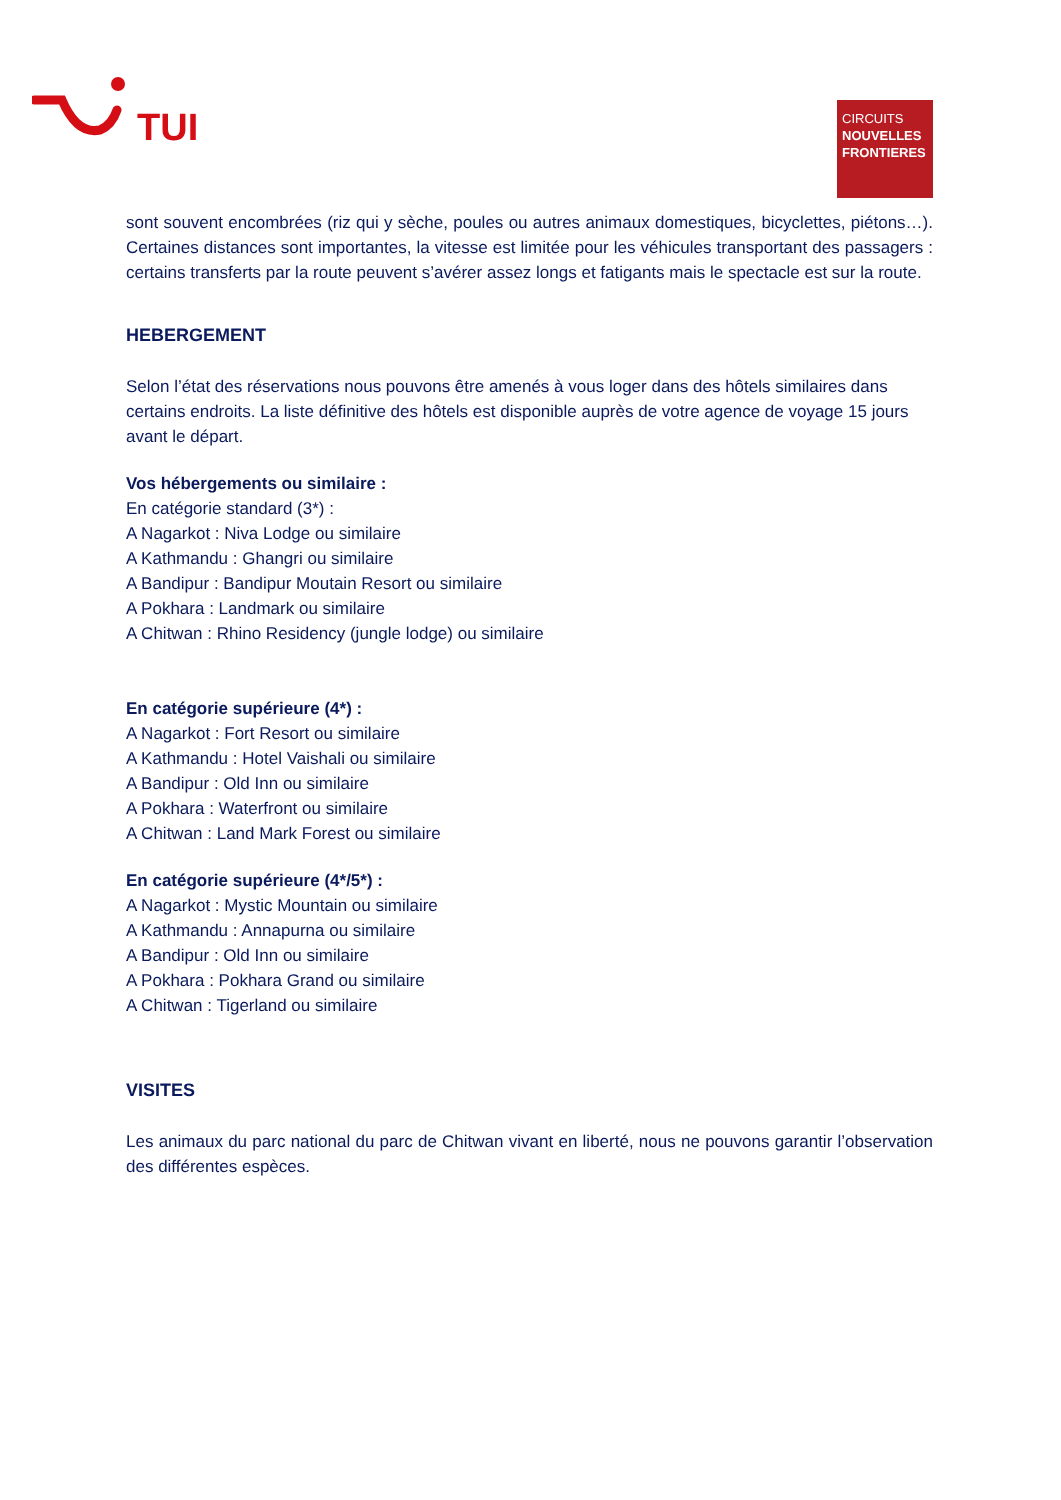TUI
CIRCUITS
NOUVELLES FRONTIERES
sont souvent encombrées (riz qui y sèche, poules ou autres animaux domestiques, bicyclettes, piétons…). Certaines distances sont importantes, la vitesse est limitée pour les véhicules transportant des passagers : certains transferts par la route peuvent s’avérer assez longs et fatigants mais le spectacle est sur la route.
HEBERGEMENT
Selon l’état des réservations nous pouvons être amenés à vous loger dans des hôtels similaires dans certains endroits. La liste définitive des hôtels est disponible auprès de votre agence de voyage 15 jours avant le départ.
Vos hébergements ou similaire :
En catégorie standard (3*) :
A Nagarkot : Niva Lodge ou similaire
A Kathmandu : Ghangri ou similaire
A Bandipur : Bandipur Moutain Resort ou similaire
A Pokhara : Landmark ou similaire
A Chitwan : Rhino Residency (jungle lodge) ou similaire
En catégorie supérieure (4*) :
A Nagarkot : Fort Resort ou similaire
A Kathmandu : Hotel Vaishali ou similaire
A Bandipur : Old Inn ou similaire
A Pokhara : Waterfront ou similaire
A Chitwan : Land Mark Forest ou similaire
En catégorie supérieure (4*/5*) :
A Nagarkot : Mystic Mountain ou similaire
A Kathmandu : Annapurna ou similaire
A Bandipur : Old Inn ou similaire
A Pokhara : Pokhara Grand ou similaire
A Chitwan : Tigerland ou similaire
VISITES
Les animaux du parc national du parc de Chitwan vivant en liberté, nous ne pouvons garantir l’observation des différentes espèces.